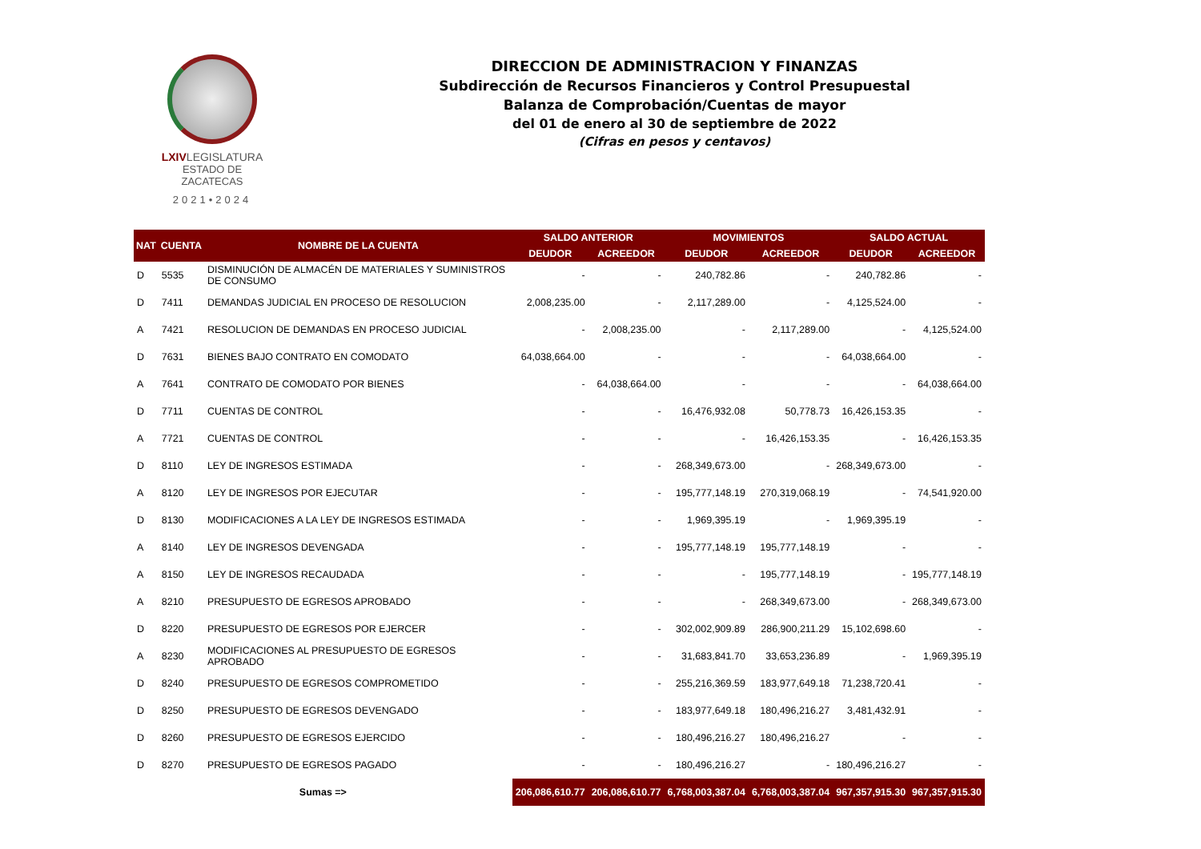LXIVLEGISLATURA
ESTADO DE ZACATECAS
2021•2024
DIRECCION DE ADMINISTRACION Y FINANZAS
Subdirección de Recursos Financieros y Control Presupuestal
Balanza de Comprobación/Cuentas de mayor
del 01 de enero al 30 de septiembre de 2022
(Cifras en pesos y centavos)
| NAT | CUENTA | NOMBRE DE LA CUENTA | SALDO ANTERIOR | | MOVIMIENTOS | | SALDO ACTUAL | |
| --- | --- | --- | --- | --- | --- | --- | --- | --- |
| | | | DEUDOR | ACREEDOR | DEUDOR | ACREEDOR | DEUDOR | ACREEDOR |
| D | 5535 | DISMINUCIÓN DE ALMACÉN DE MATERIALES Y SUMINISTROS DE CONSUMO | - | - | 240,782.86 | - | 240,782.86 | - |
| D | 7411 | DEMANDAS JUDICIAL EN PROCESO DE RESOLUCION | 2,008,235.00 | - | 2,117,289.00 | - | 4,125,524.00 | - |
| A | 7421 | RESOLUCION DE DEMANDAS EN PROCESO JUDICIAL | - | 2,008,235.00 | - | 2,117,289.00 | - | 4,125,524.00 |
| D | 7631 | BIENES BAJO CONTRATO EN COMODATO | 64,038,664.00 | - | - | - | 64,038,664.00 | - |
| A | 7641 | CONTRATO DE COMODATO POR BIENES | - | 64,038,664.00 | - | - | - | 64,038,664.00 |
| D | 7711 | CUENTAS DE CONTROL | - | - | 16,476,932.08 | 50,778.73 | 16,426,153.35 | - |
| A | 7721 | CUENTAS DE CONTROL | - | - | - | 16,426,153.35 | - | 16,426,153.35 |
| D | 8110 | LEY DE INGRESOS ESTIMADA | - | - | 268,349,673.00 | - | 268,349,673.00 | - |
| A | 8120 | LEY DE INGRESOS POR EJECUTAR | - | - | 195,777,148.19 | 270,319,068.19 | - | 74,541,920.00 |
| D | 8130 | MODIFICACIONES A LA LEY DE INGRESOS ESTIMADA | - | - | 1,969,395.19 | - | 1,969,395.19 | - |
| A | 8140 | LEY DE INGRESOS DEVENGADA | - | - | 195,777,148.19 | 195,777,148.19 | - | - |
| A | 8150 | LEY DE INGRESOS RECAUDADA | - | - | - | 195,777,148.19 | - | 195,777,148.19 |
| A | 8210 | PRESUPUESTO DE EGRESOS APROBADO | - | - | - | 268,349,673.00 | - | 268,349,673.00 |
| D | 8220 | PRESUPUESTO DE EGRESOS POR EJERCER | - | - | 302,002,909.89 | 286,900,211.29 | 15,102,698.60 | - |
| A | 8230 | MODIFICACIONES AL PRESUPUESTO DE EGRESOS APROBADO | - | - | 31,683,841.70 | 33,653,236.89 | - | 1,969,395.19 |
| D | 8240 | PRESUPUESTO DE EGRESOS COMPROMETIDO | - | - | 255,216,369.59 | 183,977,649.18 | 71,238,720.41 | - |
| D | 8250 | PRESUPUESTO DE EGRESOS DEVENGADO | - | - | 183,977,649.18 | 180,496,216.27 | 3,481,432.91 | - |
| D | 8260 | PRESUPUESTO DE EGRESOS EJERCIDO | - | - | 180,496,216.27 | 180,496,216.27 | - | - |
| D | 8270 | PRESUPUESTO DE EGRESOS PAGADO | - | - | 180,496,216.27 | - | 180,496,216.27 | - |
| Sumas => | | | 206,086,610.77 | 206,086,610.77 | 6,768,003,387.04 | 6,768,003,387.04 | 967,357,915.30 | 967,357,915.30 |